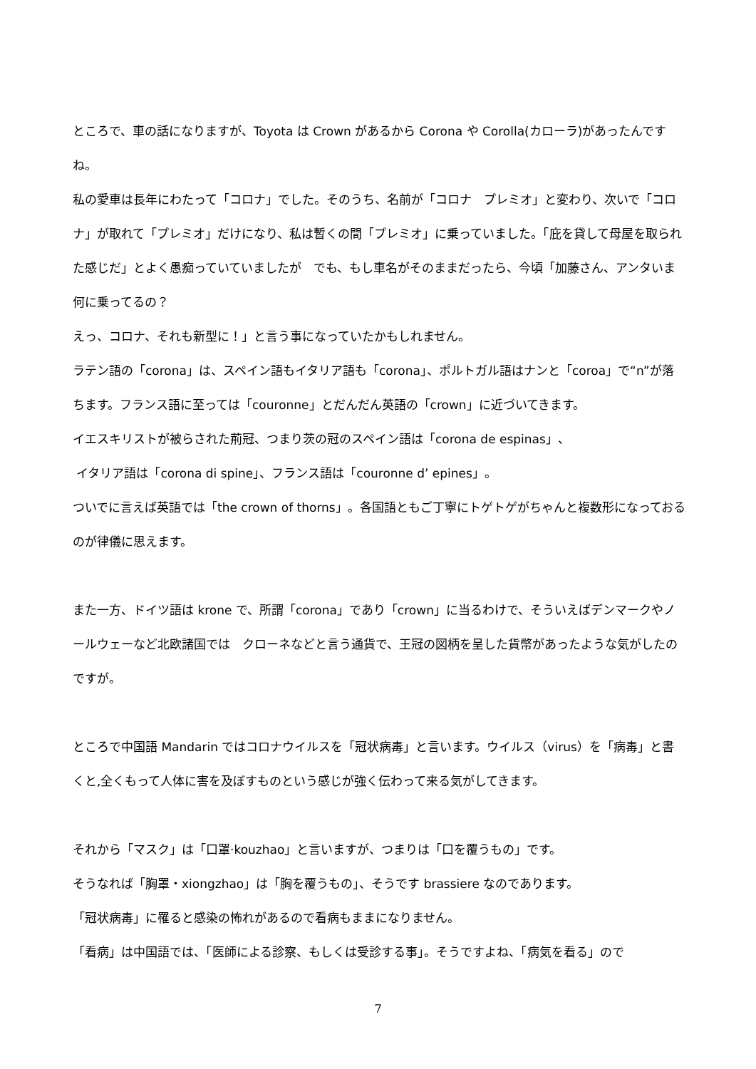ところで、車の話になりますが、Toyota は Crown があるから Corona や Corolla(カローラ)があったんですね。
私の愛車は長年にわたって「コロナ」でした。そのうち、名前が「コロナ　プレミオ」と変わり、次いで「コロナ」が取れて「プレミオ」だけになり、私は暫くの間「プレミオ」に乗っていました。「庇を貸して母屋を取られた感じだ」とよく愚痴っていていましたが　でも、もし車名がそのままだったら、今頃「加藤さん、アンタいま何に乗ってるの？
えっ、コロナ、それも新型に！」と言う事になっていたかもしれません。
ラテン語の「corona」は、スペイン語もイタリア語も「corona」、ポルトガル語はナンと「coroa」で“n”が落ちます。フランス語に至っては「couronne」とだんだん英語の「crown」に近づいてきます。
イエスキリストが被らされた荊冠、つまり茨の冠のスペイン語は「corona de espinas」、
イタリア語は「corona di spine」、フランス語は「couronne d’ epines」。
ついでに言えば英語では「the crown of thorns」。各国語ともご丁寧にトゲトゲがちゃんと複数形になっておるのが律儀に思えます。
また一方、ドイツ語は krone で、所謂「corona」であり「crown」に当るわけで、そういえばデンマークやノールウェーなど北欧諸国では　クローネなどと言う通貨で、王冠の図柄を呈した貨幣があったような気がしたのですが。
ところで中国語 Mandarin ではコロナウイルスを「冠状病毒」と言います。ウイルス（virus）を「病毒」と書くと,全くもって人体に害を及ぼすものという感じが強く伝わって来る気がしてきます。
それから「マスク」は「口罩·kouzhao」と言いますが、つまりは「口を覆うもの」です。
そうなれば「胸罩・xiongzhao」は「胸を覆うもの」、そうです brassiere なのであります。
「冠状病毒」に罹ると感染の怖れがあるので看病もままになりません。
「看病」は中国語では、「医師による診察、もしくは受診する事」。そうですよね、「病気を看る」ので
7